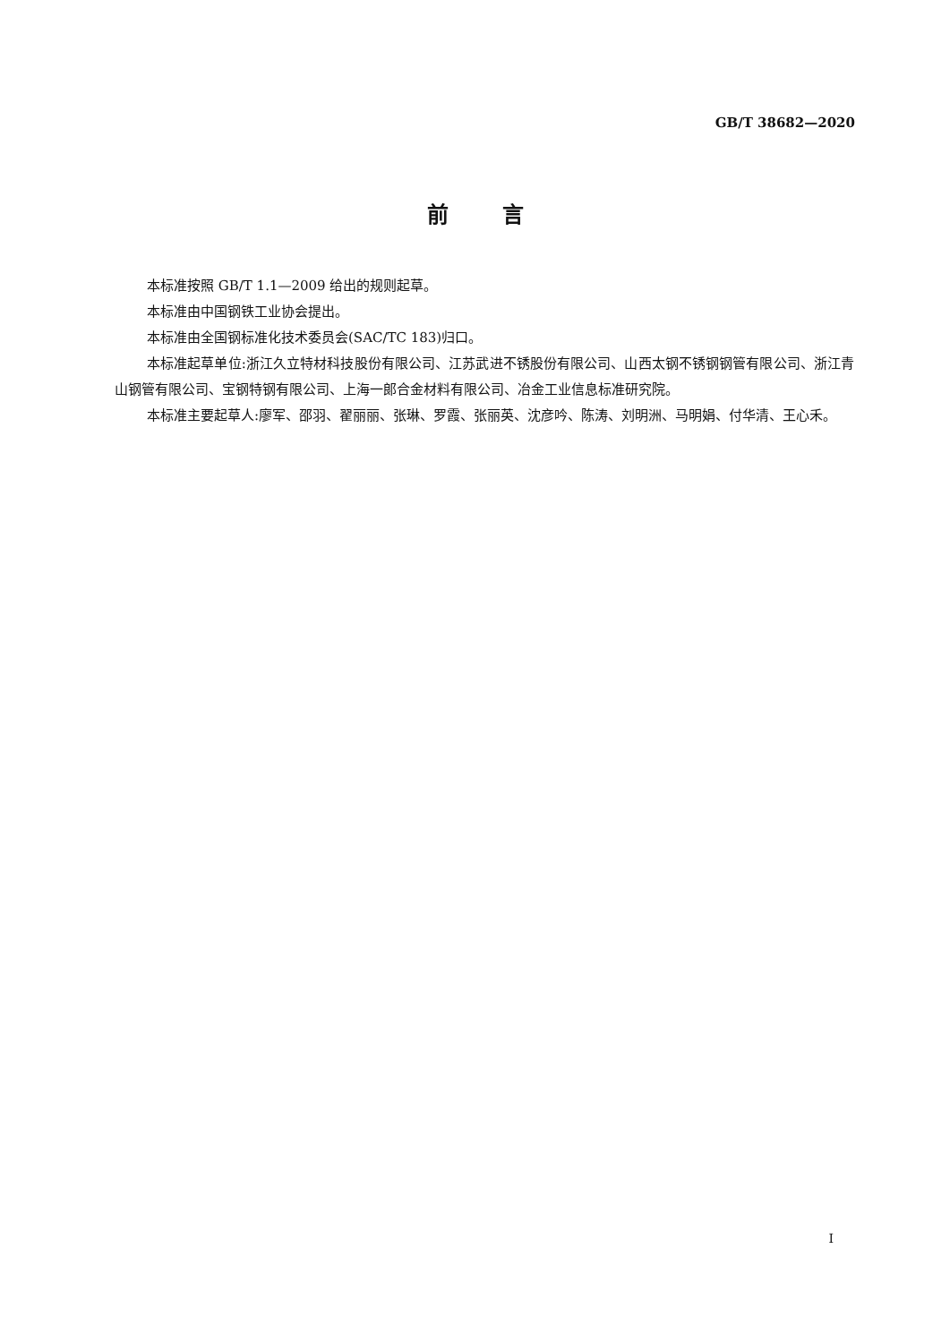GB/T 38682—2020
前言
本标准按照 GB/T 1.1—2009 给出的规则起草。
本标准由中国钢铁工业协会提出。
本标准由全国钢标准化技术委员会(SAC/TC 183)归口。
本标准起草单位:浙江久立特材科技股份有限公司、江苏武进不锈股份有限公司、山西太钢不锈钢钢管有限公司、浙江青山钢管有限公司、宝钢特钢有限公司、上海一郎合金材料有限公司、冶金工业信息标准研究院。
本标准主要起草人:廖军、邵羽、翟丽丽、张琳、罗霞、张丽英、沈彦吟、陈涛、刘明洲、马明娟、付华清、王心禾。
I